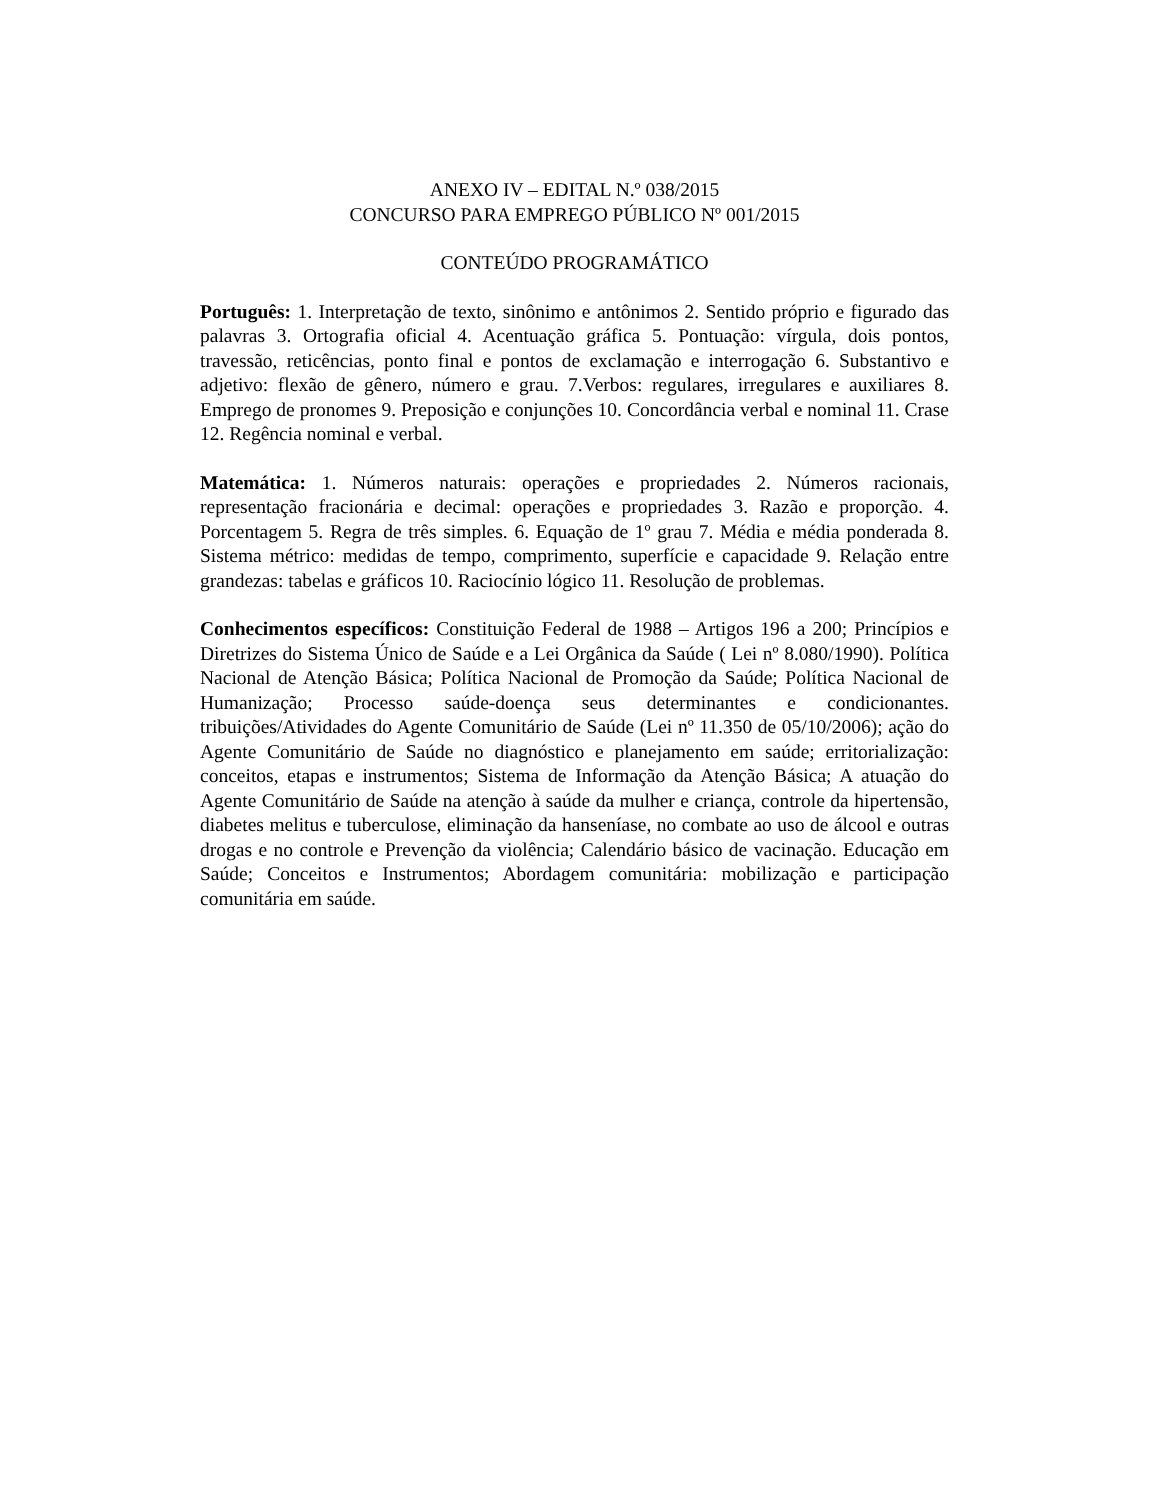ANEXO IV – EDITAL N.º 038/2015
CONCURSO PARA EMPREGO PÚBLICO Nº 001/2015
CONTEÚDO PROGRAMÁTICO
Português: 1. Interpretação de texto, sinônimo e antônimos 2. Sentido próprio e figurado das palavras 3. Ortografia oficial 4. Acentuação gráfica 5. Pontuação: vírgula, dois pontos, travessão, reticências, ponto final e pontos de exclamação e interrogação 6. Substantivo e adjetivo: flexão de gênero, número e grau. 7.Verbos: regulares, irregulares e auxiliares 8. Emprego de pronomes 9. Preposição e conjunções 10. Concordância verbal e nominal 11. Crase 12. Regência nominal e verbal.
Matemática: 1. Números naturais: operações e propriedades 2. Números racionais, representação fracionária e decimal: operações e propriedades 3. Razão e proporção. 4. Porcentagem 5. Regra de três simples. 6. Equação de 1º grau 7. Média e média ponderada 8. Sistema métrico: medidas de tempo, comprimento, superfície e capacidade 9. Relação entre grandezas: tabelas e gráficos 10. Raciocínio lógico 11. Resolução de problemas.
Conhecimentos específicos: Constituição Federal de 1988 – Artigos 196 a 200; Princípios e Diretrizes do Sistema Único de Saúde e a Lei Orgânica da Saúde ( Lei nº 8.080/1990). Política Nacional de Atenção Básica; Política Nacional de Promoção da Saúde; Política Nacional de Humanização; Processo saúde-doença seus determinantes e condicionantes. tribuições/Atividades do Agente Comunitário de Saúde (Lei nº 11.350 de 05/10/2006); ação do Agente Comunitário de Saúde no diagnóstico e planejamento em saúde; erritorialização: conceitos, etapas e instrumentos; Sistema de Informação da Atenção Básica; A atuação do Agente Comunitário de Saúde na atenção à saúde da mulher e criança, controle da hipertensão, diabetes melitus e tuberculose, eliminação da hanseníase, no combate ao uso de álcool e outras drogas e no controle e Prevenção da violência; Calendário básico de vacinação. Educação em Saúde; Conceitos e Instrumentos; Abordagem comunitária: mobilização e participação comunitária em saúde.